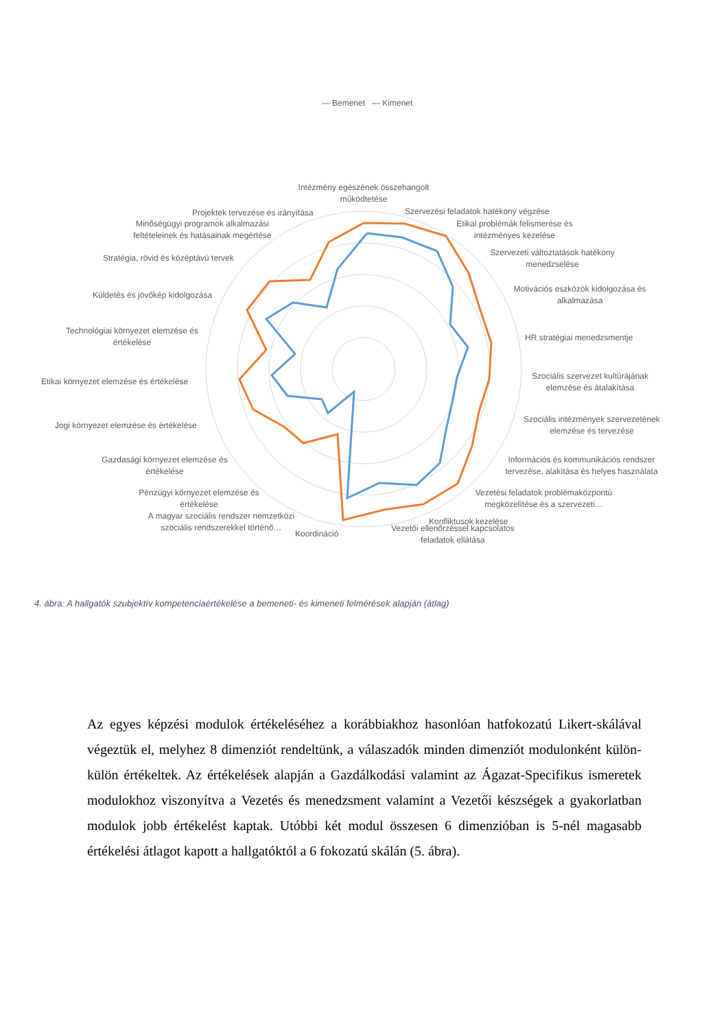— Bemenet — Kimenet
Intézmény egészének összehangolt működtetése
Szervezési feladatok hatékony végzése
Etikai problémák felismerése és intézményes kezelése
Szervezeti változtatások hatékony menedzselése
Motivációs eszközök kidolgozása és alkalmazása
HR stratégiai menedzsmentje
Szociális szervezet kultúrájának elemzése és átalakítása
Szociális intézmények szervezetének elemzése és tervezése
Információs és kommunikációs rendszer tervezése, alakítása és helyes használata
Vezetési feladatok problémaközpontú megközelítése és a szervezeti…
Konfliktusok kezelése
Vezetői ellenőrzéssel kapcsolatos feladatok ellátása
Koordináció
A magyar szociális rendszer nemzetközi szociális rendszerekkel történő…
Pénzügyi környezet elemzése és értékelése
Gazdasági környezet elemzése és értékelése
Jogi környezet elemzése és értékelése
Etikai környezet elemzése és értékelése
Technológiai környezet elemzése és értékelése
Küldetés és jövőkép kidolgozása
Stratégia, rövid és középtávú tervek
Minőségügyi programok alkalmazási feltételeinek és hatásainak megértése
Projektek tervezése és irányítása
4. ábra: A hallgatók szubjektív kompetenciaértékelése a bemeneti- és kimeneti felmérések alapján (átlag)
Az egyes képzési modulok értékeléséhez a korábbiakhoz hasonlóan hatfokozatú Likert-skálával végeztük el, melyhez 8 dimenziót rendeltünk, a válaszadók minden dimenziót modulonként külön-külön értékeltek. Az értékelések alapján a Gazdálkodási valamint az Ágazat-Specifikus ismeretek modulokhoz viszonyítva a Vezetés és menedzsment valamint a Vezetői készségek a gyakorlatban modulok jobb értékelést kaptak. Utóbbi két modul összesen 6 dimenzióban is 5-nél magasabb értékelési átlagot kapott a hallgatóktól a 6 fokozatú skálán (5. ábra).